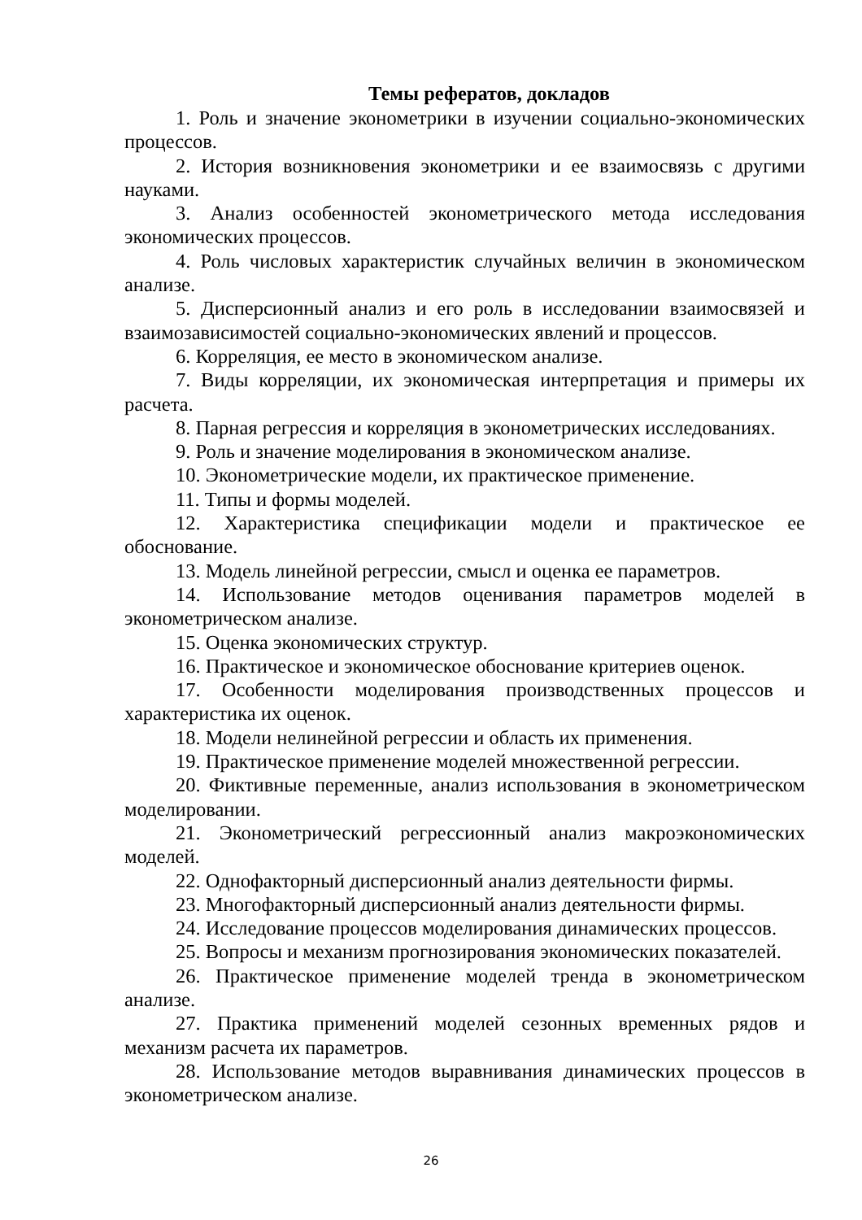Темы рефератов, докладов
1. Роль и значение эконометрики в изучении социально-экономических процессов.
2. История возникновения эконометрики и ее взаимосвязь с другими науками.
3. Анализ особенностей эконометрического метода исследования экономических процессов.
4. Роль числовых характеристик случайных величин в экономическом анализе.
5. Дисперсионный анализ и его роль в исследовании взаимосвязей и взаимозависимостей социально-экономических явлений и процессов.
6. Корреляция, ее место в экономическом анализе.
7. Виды корреляции, их экономическая интерпретация и примеры их расчета.
8. Парная регрессия и корреляция в эконометрических исследованиях.
9. Роль и значение моделирования в экономическом анализе.
10. Эконометрические модели, их практическое применение.
11. Типы и формы моделей.
12. Характеристика спецификации модели и практическое ее обоснование.
13. Модель линейной регрессии, смысл и оценка ее параметров.
14. Использование методов оценивания параметров моделей в эконометрическом анализе.
15. Оценка экономических структур.
16. Практическое и экономическое обоснование критериев оценок.
17. Особенности моделирования производственных процессов и характеристика их оценок.
18. Модели нелинейной регрессии и область их применения.
19. Практическое применение моделей множественной регрессии.
20. Фиктивные переменные, анализ использования в эконометрическом моделировании.
21. Эконометрический регрессионный анализ макроэкономических моделей.
22. Однофакторный дисперсионный анализ деятельности фирмы.
23. Многофакторный дисперсионный анализ деятельности фирмы.
24. Исследование процессов моделирования динамических процессов.
25. Вопросы и механизм прогнозирования экономических показателей.
26. Практическое применение моделей тренда в эконометрическом анализе.
27. Практика применений моделей сезонных временных рядов и механизм расчета их параметров.
28. Использование методов выравнивания динамических процессов в эконометрическом анализе.
26